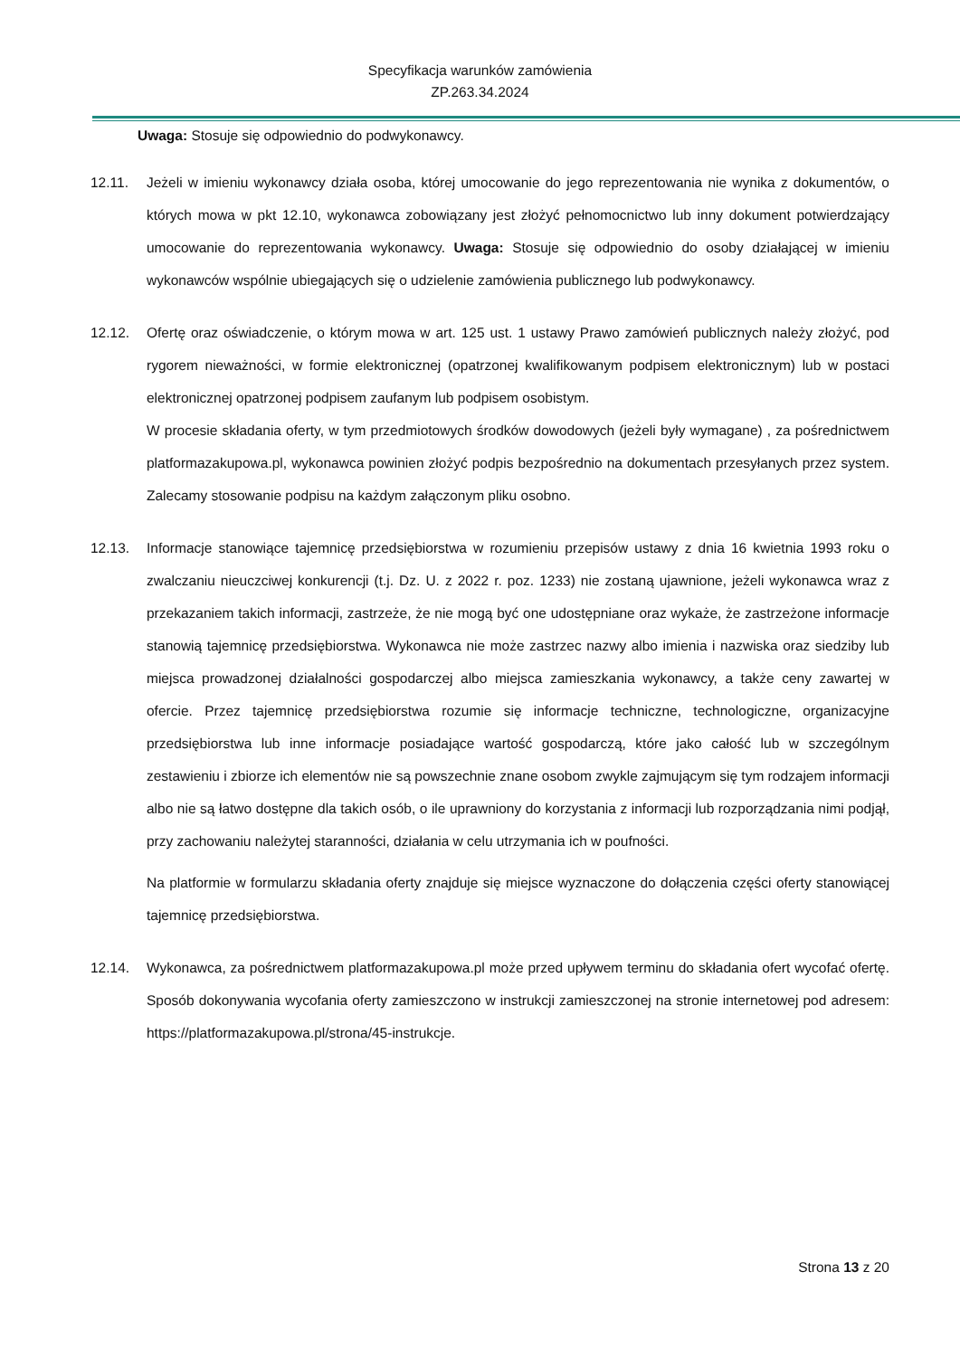Specyfikacja warunków zamówienia
ZP.263.34.2024
Uwaga: Stosuje się odpowiednio do podwykonawcy.
12.11. Jeżeli w imieniu wykonawcy działa osoba, której umocowanie do jego reprezentowania nie wynika z dokumentów, o których mowa w pkt 12.10, wykonawca zobowiązany jest złożyć pełnomocnictwo lub inny dokument potwierdzający umocowanie do reprezentowania wykonawcy. Uwaga: Stosuje się odpowiednio do osoby działającej w imieniu wykonawców wspólnie ubiegających się o udzielenie zamówienia publicznego lub podwykonawcy.
12.12. Ofertę oraz oświadczenie, o którym mowa w art. 125 ust. 1 ustawy Prawo zamówień publicznych należy złożyć, pod rygorem nieważności, w formie elektronicznej (opatrzonej kwalifikowanym podpisem elektronicznym) lub w postaci elektronicznej opatrzonej podpisem zaufanym lub podpisem osobistym.
W procesie składania oferty, w tym przedmiotowych środków dowodowych (jeżeli były wymagane) , za pośrednictwem platformazakupowa.pl, wykonawca powinien złożyć podpis bezpośrednio na dokumentach przesyłanych przez system. Zalecamy stosowanie podpisu na każdym załączonym pliku osobno.
12.13. Informacje stanowiące tajemnicę przedsiębiorstwa w rozumieniu przepisów ustawy z dnia 16 kwietnia 1993 roku o zwalczaniu nieuczciwej konkurencji (t.j. Dz. U. z 2022 r. poz. 1233) nie zostaną ujawnione, jeżeli wykonawca wraz z przekazaniem takich informacji, zastrzeże, że nie mogą być one udostępniane oraz wykaże, że zastrzeżone informacje stanowią tajemnicę przedsiębiorstwa. Wykonawca nie może zastrzec nazwy albo imienia i nazwiska oraz siedziby lub miejsca prowadzonej działalności gospodarczej albo miejsca zamieszkania wykonawcy, a także ceny zawartej w ofercie. Przez tajemnicę przedsiębiorstwa rozumie się informacje techniczne, technologiczne, organizacyjne przedsiębiorstwa lub inne informacje posiadające wartość gospodarczą, które jako całość lub w szczególnym zestawieniu i zbiorze ich elementów nie są powszechnie znane osobom zwykle zajmującym się tym rodzajem informacji albo nie są łatwo dostępne dla takich osób, o ile uprawniony do korzystania z informacji lub rozporządzania nimi podjął, przy zachowaniu należytej staranności, działania w celu utrzymania ich w poufności.
Na platformie w formularzu składania oferty znajduje się miejsce wyznaczone do dołączenia części oferty stanowiącej tajemnicę przedsiębiorstwa.
12.14. Wykonawca, za pośrednictwem platformazakupowa.pl może przed upływem terminu do składania ofert wycofać ofertę. Sposób dokonywania wycofania oferty zamieszczono w instrukcji zamieszczonej na stronie internetowej pod adresem: https://platformazakupowa.pl/strona/45-instrukcje.
Strona 13 z 20